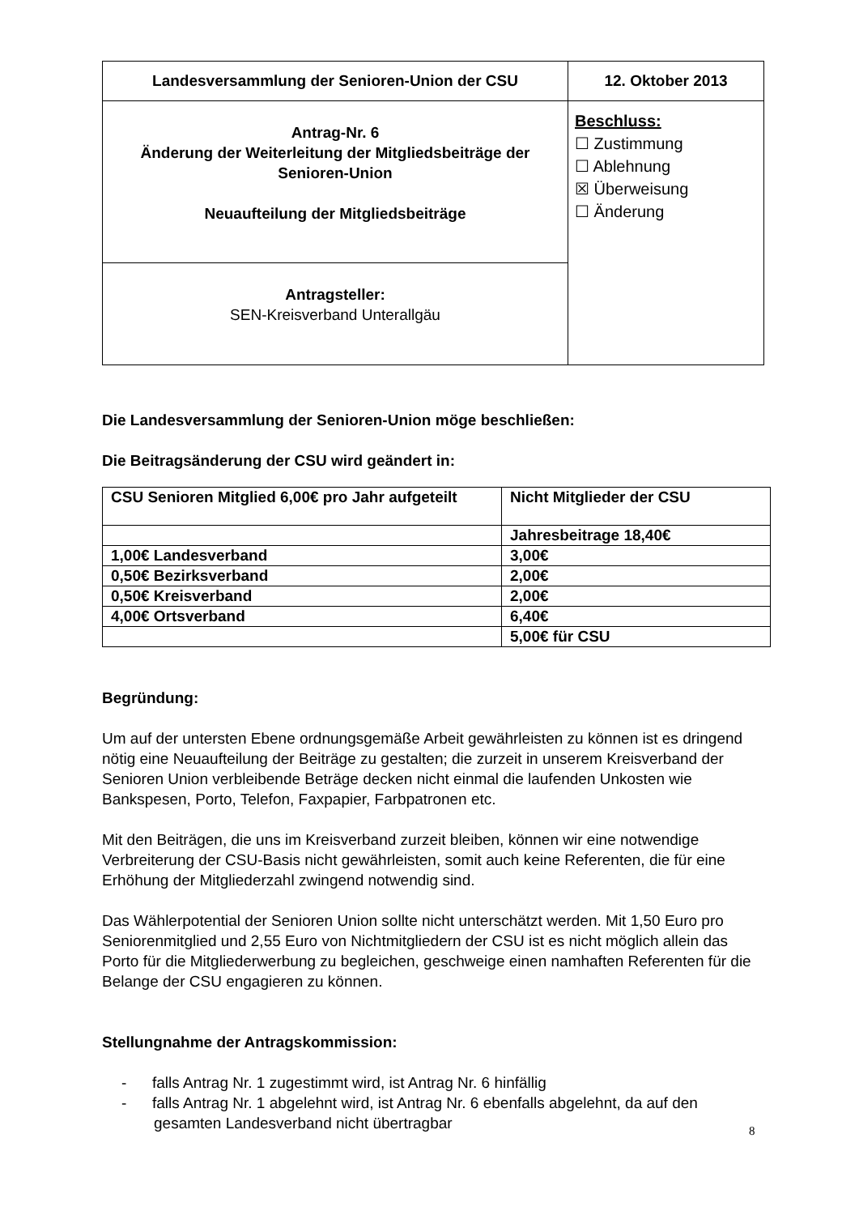| Landesversammlung der Senioren-Union der CSU | 12. Oktober 2013 |
| Antrag-Nr. 6 Änderung der Weiterleitung der Mitgliedsbeiträge der Senioren-Union Neuaufteilung der Mitgliedsbeiträge | Beschluss: ☐ Zustimmung ☐ Ablehnung ☒ Überweisung ☐ Änderung |
| Antragsteller: SEN-Kreisverband Unterallgäu | |
Die Landesversammlung der Senioren-Union möge beschließen:
Die Beitragsänderung der CSU wird geändert in:
| CSU Senioren Mitglied 6,00€ pro Jahr aufgeteilt | Nicht Mitglieder der CSU |
| | Jahresbeitrage 18,40€ |
| 1,00€ Landesverband | 3,00€ |
| 0,50€ Bezirksverband | 2,00€ |
| 0,50€ Kreisverband | 2,00€ |
| 4,00€ Ortsverband | 6,40€ |
| | 5,00€ für CSU |
Begründung:
Um auf der untersten Ebene ordnungsgemäße Arbeit gewährleisten zu können ist es dringend nötig eine Neuaufteilung der Beiträge zu gestalten; die zurzeit in unserem Kreisverband der Senioren Union verbleibende Beträge decken nicht einmal die laufenden Unkosten wie Bankspesen, Porto, Telefon, Faxpapier, Farbpatronen etc.
Mit den Beiträgen, die uns im Kreisverband zurzeit bleiben, können wir eine notwendige Verbreiterung der CSU-Basis nicht gewährleisten, somit auch keine Referenten, die für eine Erhöhung der Mitgliederzahl zwingend notwendig sind.
Das Wählerpotential der Senioren Union sollte nicht unterschätzt werden. Mit 1,50 Euro pro Seniorenmitglied und 2,55 Euro von Nichtmitgliedern der CSU ist es nicht möglich allein das Porto für die Mitgliederwerbung zu begleichen, geschweige einen namhaften Referenten für die Belange der CSU engagieren zu können.
Stellungnahme der Antragskommission:
- falls Antrag Nr. 1 zugestimmt wird, ist Antrag Nr. 6 hinfällig
- falls Antrag Nr. 1 abgelehnt wird, ist Antrag Nr. 6 ebenfalls abgelehnt, da auf den gesamten Landesverband nicht übertragbar
8